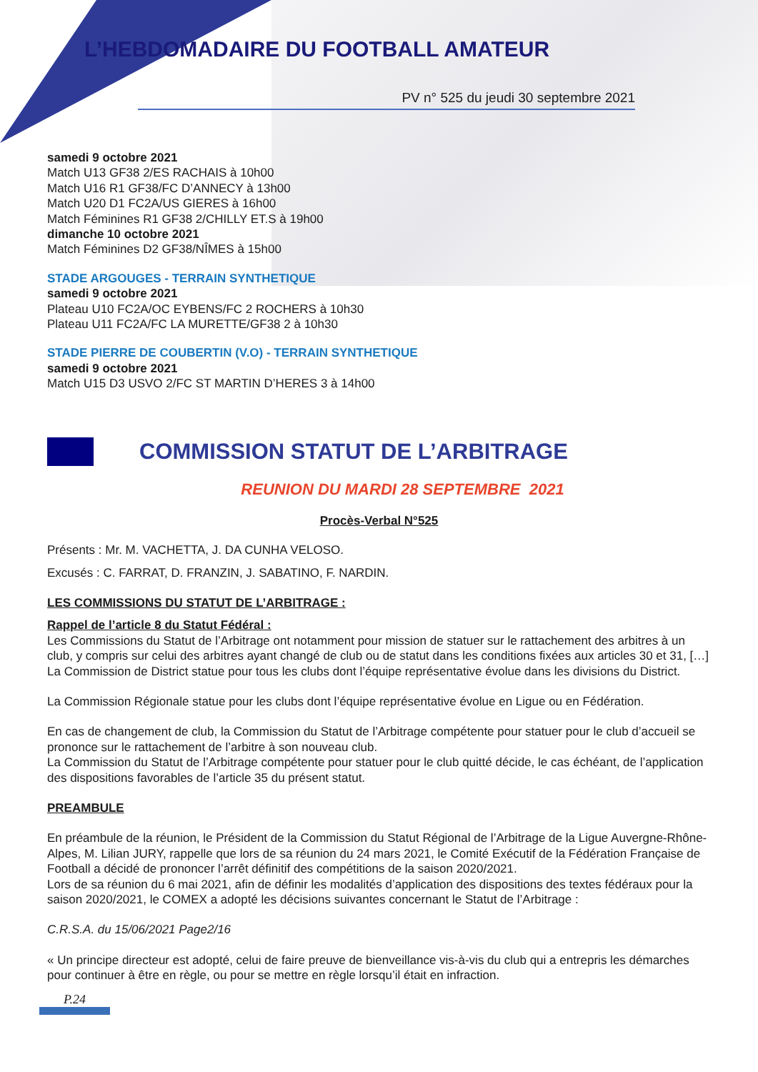L’HEBDOMADAIRE DU FOOTBALL AMATEUR
PV n° 525 du jeudi 30 septembre 2021
samedi 9 octobre 2021
Match U13 GF38 2/ES RACHAIS à 10h00
Match U16 R1 GF38/FC D’ANNECY à 13h00
Match U20 D1 FC2A/US GIERES à 16h00
Match Féminines R1 GF38 2/CHILLY ET.S à 19h00
dimanche 10 octobre 2021
Match Féminines D2 GF38/NÎMES à 15h00
STADE ARGOUGES - TERRAIN SYNTHETIQUE
samedi 9 octobre 2021
Plateau U10 FC2A/OC EYBENS/FC 2 ROCHERS à 10h30
Plateau U11 FC2A/FC LA MURETTE/GF38 2 à 10h30
STADE PIERRE DE COUBERTIN (V.O) - TERRAIN SYNTHETIQUE
samedi 9 octobre 2021
Match U15 D3 USVO 2/FC ST MARTIN D’HERES 3 à 14h00
COMMISSION STATUT DE L’ARBITRAGE
REUNION DU MARDI 28 SEPTEMBRE 2021
Procès-Verbal N°525
Présents : Mr. M. VACHETTA, J. DA CUNHA VELOSO.
Excusés : C. FARRAT, D. FRANZIN, J. SABATINO, F. NARDIN.
LES COMMISSIONS DU STATUT DE L’ARBITRAGE :
Rappel de l’article 8 du Statut Fédéral :
Les Commissions du Statut de l’Arbitrage ont notamment pour mission de statuer sur le rattachement des arbitres à un club, y compris sur celui des arbitres ayant changé de club ou de statut dans les conditions fixées aux articles 30 et 31, […]
La Commission de District statue pour tous les clubs dont l’équipe représentative évolue dans les divisions du District.
La Commission Régionale statue pour les clubs dont l’équipe représentative évolue en Ligue ou en Fédération.
En cas de changement de club, la Commission du Statut de l’Arbitrage compétente pour statuer pour le club d’accueil se prononce sur le rattachement de l’arbitre à son nouveau club.
La Commission du Statut de l’Arbitrage compétente pour statuer pour le club quitté décide, le cas échéant, de l’application des dispositions favorables de l’article 35 du présent statut.
PREAMBULE
En préambule de la réunion, le Président de la Commission du Statut Régional de l’Arbitrage de la Ligue Auvergne-Rhône-Alpes, M. Lilian JURY, rappelle que lors de sa réunion du 24 mars 2021, le Comité Exécutif de la Fédération Française de Football a décidé de prononcer l’arrêt définitif des compétitions de la saison 2020/2021.
Lors de sa réunion du 6 mai 2021, afin de définir les modalités d’application des dispositions des textes fédéraux pour la saison 2020/2021, le COMEX a adopté les décisions suivantes concernant le Statut de l’Arbitrage :
C.R.S.A. du 15/06/2021 Page2/16
« Un principe directeur est adopté, celui de faire preuve de bienveillance vis-à-vis du club qui a entrepris les démarches pour continuer à être en règle, ou pour se mettre en règle lorsqu’il était en infraction.
P.24